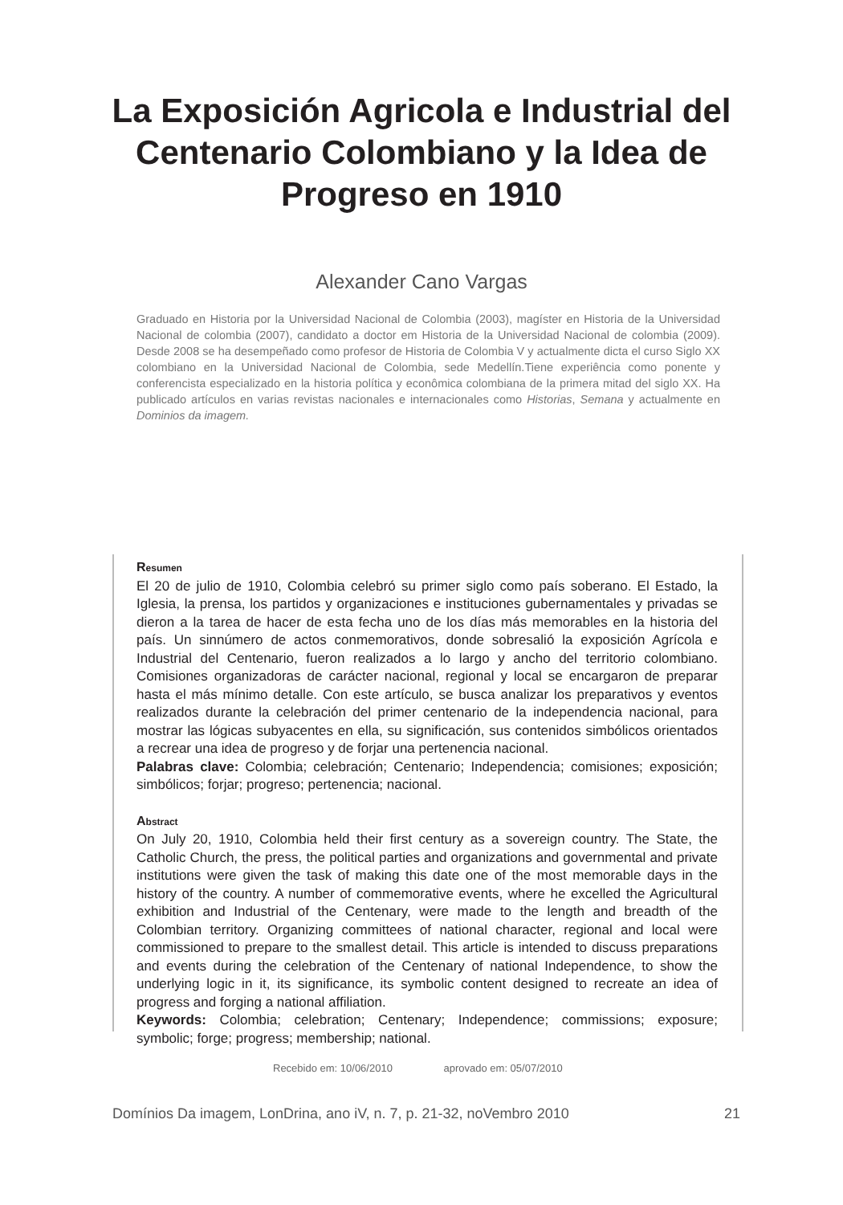La Exposición Agricola e Industrial del
Centenario Colombiano y la Idea de
Progreso en 1910
Alexander Cano Vargas
Graduado en Historia por la Universidad Nacional de Colombia (2003), magíster en Historia de la Universidad Nacional de colombia (2007), candidato a doctor em Historia de la Universidad Nacional de colombia (2009). Desde 2008 se ha desempeñado como profesor de Historia de Colombia V y actualmente dicta el curso Siglo XX colombiano en la Universidad Nacional de Colombia, sede Medellín.Tiene experiência como ponente y conferencista especializado en la historia política y econômica colombiana de la primera mitad del siglo XX. Ha publicado artículos en varias revistas nacionales e internacionales como Historias, Semana y actualmente en Dominios da imagem.
Resumen
El 20 de julio de 1910, Colombia celebró su primer siglo como país soberano. El Estado, la Iglesia, la prensa, los partidos y organizaciones e instituciones gubernamentales y privadas se dieron a la tarea de hacer de esta fecha uno de los días más memorables en la historia del país. Un sinnúmero de actos conmemorativos, donde sobresalió la exposición Agrícola e Industrial del Centenario, fueron realizados a lo largo y ancho del territorio colombiano. Comisiones organizadoras de carácter nacional, regional y local se encargaron de preparar hasta el más mínimo detalle. Con este artículo, se busca analizar los preparativos y eventos realizados durante la celebración del primer centenario de la independencia nacional, para mostrar las lógicas subyacentes en ella, su significación, sus contenidos simbólicos orientados a recrear una idea de progreso y de forjar una pertenencia nacional.
Palabras clave: Colombia; celebración; Centenario; Independencia; comisiones; exposición; simbólicos; forjar; progreso; pertenencia; nacional.
Abstract
On July 20, 1910, Colombia held their first century as a sovereign country. The State, the Catholic Church, the press, the political parties and organizations and governmental and private institutions were given the task of making this date one of the most memorable days in the history of the country. A number of commemorative events, where he excelled the Agricultural exhibition and Industrial of the Centenary, were made to the length and breadth of the Colombian territory. Organizing committees of national character, regional and local were commissioned to prepare to the smallest detail. This article is intended to discuss preparations and events during the celebration of the Centenary of national Independence, to show the underlying logic in it, its significance, its symbolic content designed to recreate an idea of progress and forging a national affiliation.
Keywords: Colombia; celebration; Centenary; Independence; commissions; exposure; symbolic; forge; progress; membership; national.
Recebido em: 10/06/2010 aprovado em: 05/07/2010
Domínios Da imagem, LonDrina, ano iV, n. 7, p. 21-32, noVembro 2010 21